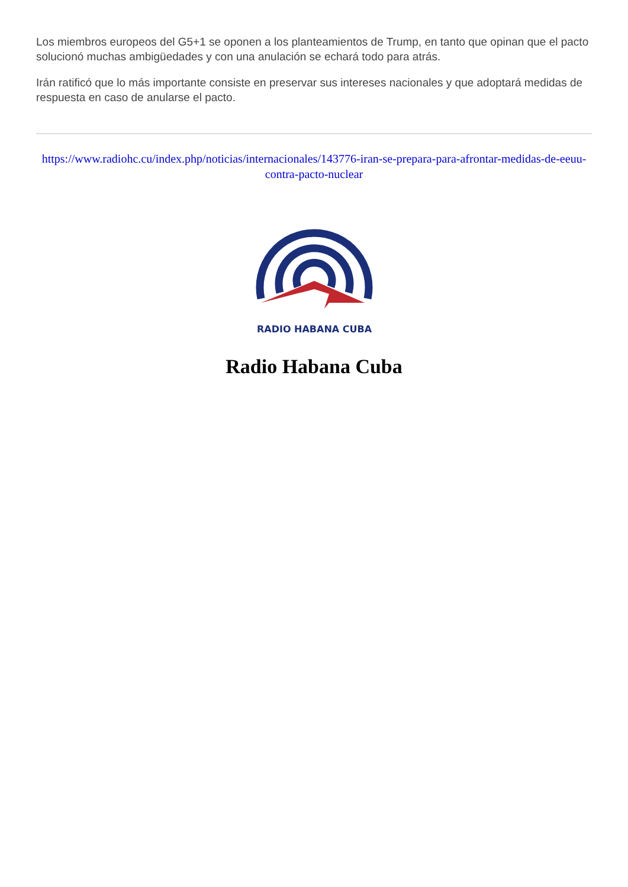Los miembros europeos del G5+1 se oponen a los planteamientos de Trump, en tanto que opinan que el pacto solucionó muchas ambigüedades y con una anulación se echará todo para atrás.
Irán ratificó que lo más importante consiste en preservar sus intereses nacionales y que adoptará medidas de respuesta en caso de anularse el pacto.
https://www.radiohc.cu/index.php/noticias/internacionales/143776-iran-se-prepara-para-afrontar-medidas-de-eeuu-contra-pacto-nuclear
RADIO HABANA CUBA
Radio Habana Cuba